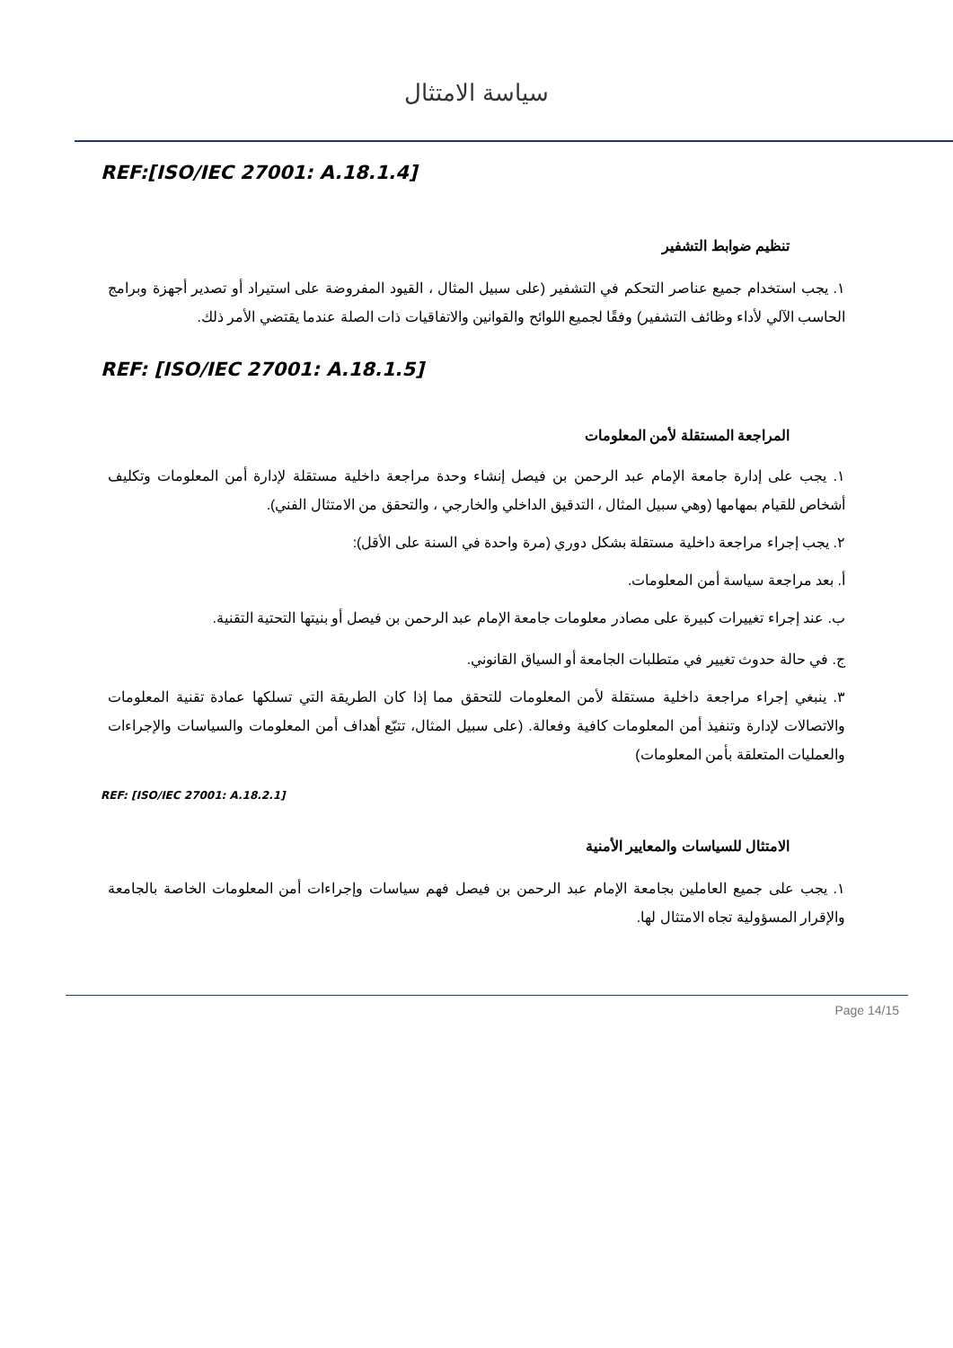سياسة الامتثال
REF:[ISO/IEC 27001: A.18.1.4]
تنظيم ضوابط التشفير
١. يجب استخدام جميع عناصر التحكم في التشفير (على سبيل المثال ، القيود المفروضة على استيراد أو تصدير أجهزة وبرامج الحاسب الآلي لأداء وظائف التشفير) وفقًا لجميع اللوائح والقوانين والاتفاقيات ذات الصلة عندما يقتضي الأمر ذلك.
REF: [ISO/IEC 27001: A.18.1.5]
المراجعة المستقلة لأمن المعلومات
١. يجب على إدارة جامعة الإمام عبد الرحمن بن فيصل إنشاء وحدة مراجعة داخلية مستقلة لإدارة أمن المعلومات وتكليف أشخاص للقيام بمهامها (وهي سبيل المثال ، التدقيق الداخلي والخارجي ، والتحقق من الامتثال الفني).
٢. يجب إجراء مراجعة داخلية مستقلة بشكل دوري (مرة واحدة في السنة على الأقل):
أ. بعد مراجعة سياسة أمن المعلومات.
ب. عند إجراء تغييرات كبيرة على مصادر معلومات جامعة الإمام عبد الرحمن بن فيصل أو بنيتها التحتية التقنية.
ج. في حالة حدوث تغيير في متطلبات الجامعة أو السياق القانوني.
٣. ينبغي إجراء مراجعة داخلية مستقلة لأمن المعلومات للتحقق مما إذا كان الطريقة التي تسلكها عمادة تقنية المعلومات والاتصالات لإدارة وتنفيذ أمن المعلومات كافية وفعالة. (على سبيل المثال، تتبّع أهداف أمن المعلومات والسياسات والإجراءات والعمليات المتعلقة بأمن المعلومات)
REF: [ISO/IEC 27001: A.18.2.1]
الامتثال للسياسات والمعايير الأمنية
١. يجب على جميع العاملين بجامعة الإمام عبد الرحمن بن فيصل فهم سياسات وإجراءات أمن المعلومات الخاصة بالجامعة والإقرار المسؤولية تجاه الامتثال لها.
Page 14/15